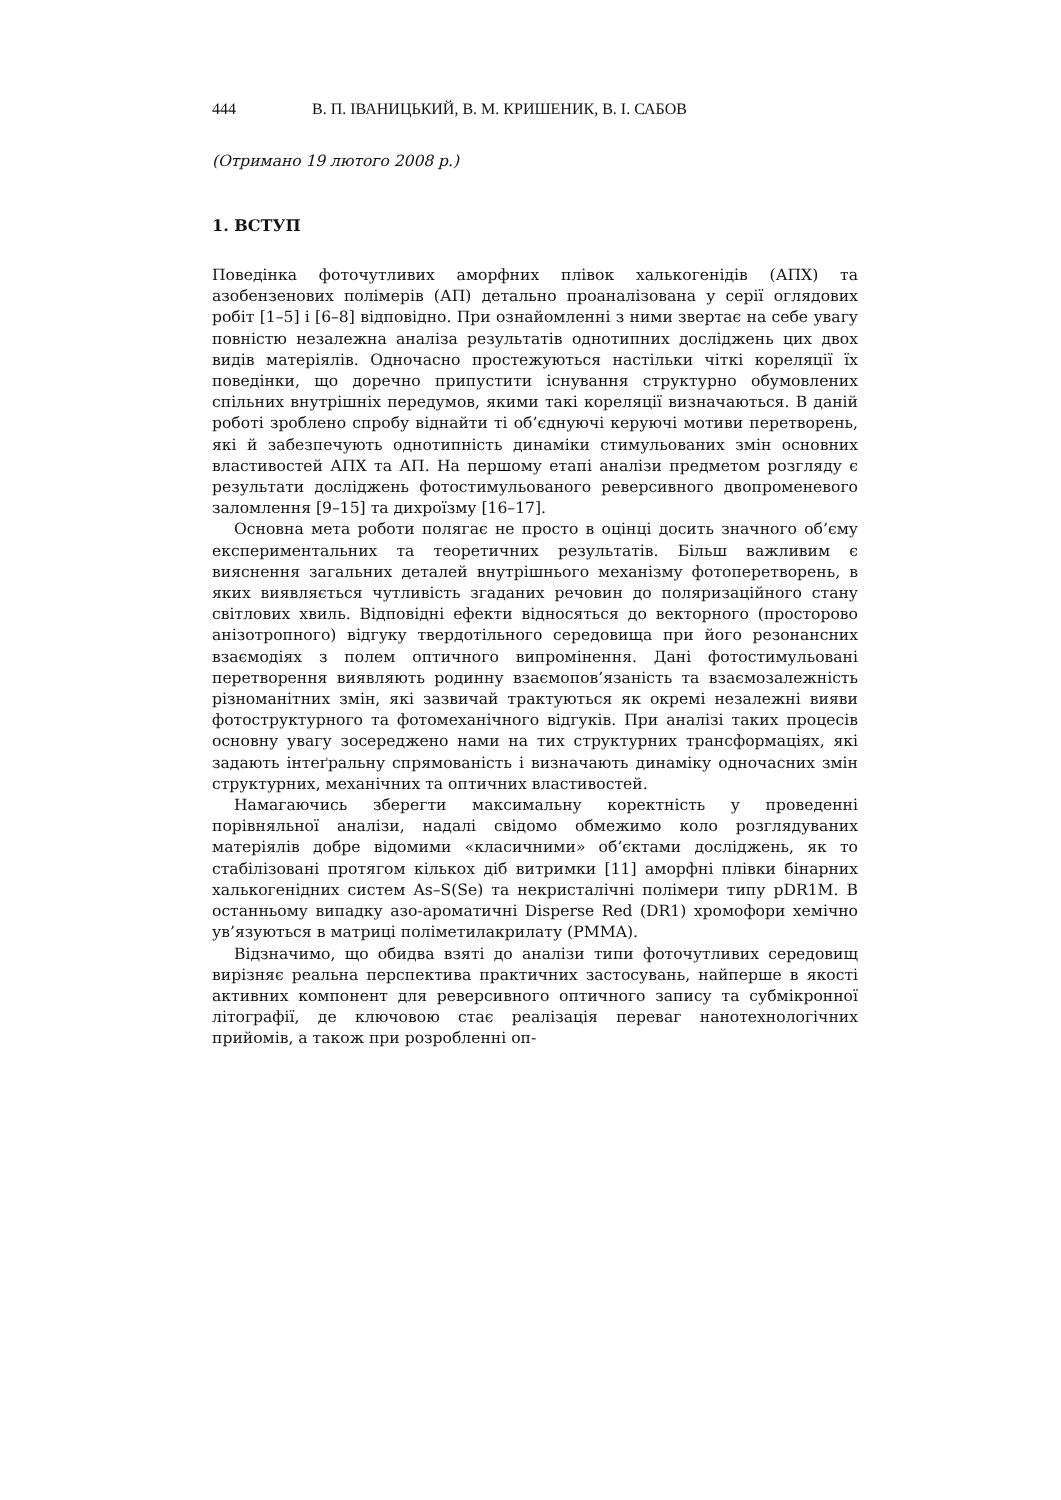444 В. П. ІВАНИЦЬКИЙ, В. М. КРИШЕНИК, В. І. САБОВ
(Отримано 19 лютого 2008 р.)
1. ВСТУП
Поведінка фоточутливих аморфних плівок халькогенідів (АПХ) та азобензенових полімерів (АП) детально проаналізована у серії оглядових робіт [1–5] і [6–8] відповідно. При ознайомленні з ними звертає на себе увагу повністю незалежна аналіза результатів однотипних досліджень цих двох видів матеріялів. Одночасно простежуються настільки чіткі кореляції їх поведінки, що доречно припустити існування структурно обумовлених спільних внутрішніх передумов, якими такі кореляції визначаються. В даній роботі зроблено спробу віднайти ті об’єднуючі керуючі мотиви перетворень, які й забезпечують однотипність динаміки стимульованих змін основних властивостей АПХ та АП. На першому етапі аналізи предметом розгляду є результати досліджень фотостимульованого реверсивного двопроменевого заломлення [9–15] та дихроїзму [16–17].
Основна мета роботи полягає не просто в оцінці досить значного об’єму експериментальних та теоретичних результатів. Більш важливим є вияснення загальних деталей внутрішнього механізму фотоперетворень, в яких виявляється чутливість згаданих речовин до поляризаційного стану світлових хвиль. Відповідні ефекти відносяться до векторного (просторово анізотропного) відгуку твердотільного середовища при його резонансних взаємодіях з полем оптичного випромінення. Дані фотостимульовані перетворення виявляють родинну взаємопов’язаність та взаємозалежність різноманітних змін, які зазвичай трактуються як окремі незалежні вияви фотоструктурного та фотомеханічного відгуків. При аналізі таких процесів основну увагу зосереджено нами на тих структурних трансформаціях, які задають інтеґральну спрямованість і визначають динаміку одночасних змін структурних, механічних та оптичних властивостей.
Намагаючись зберегти максимальну коректність у проведенні порівняльної аналізи, надалі свідомо обмежимо коло розглядуваних матеріялів добре відомими «класичними» об’єктами досліджень, як то стабілізовані протягом кількох діб витримки [11] аморфні плівки бінарних халькогенідних систем As–S(Se) та некристалічні полімери типу pDR1M. В останньому випадку азо-ароматичні Disperse Red (DR1) хромофори хемічно ув’язуються в матриці поліметилакрилату (PMMA).
Відзначимо, що обидва взяті до аналізи типи фоточутливих середовищ вирізняє реальна перспектива практичних застосувань, найперше в якості активних компонент для реверсивного оптичного запису та субмікронної літографії, де ключовою стає реалізація переваг нанотехнологічних прийомів, а також при розробленні оп-